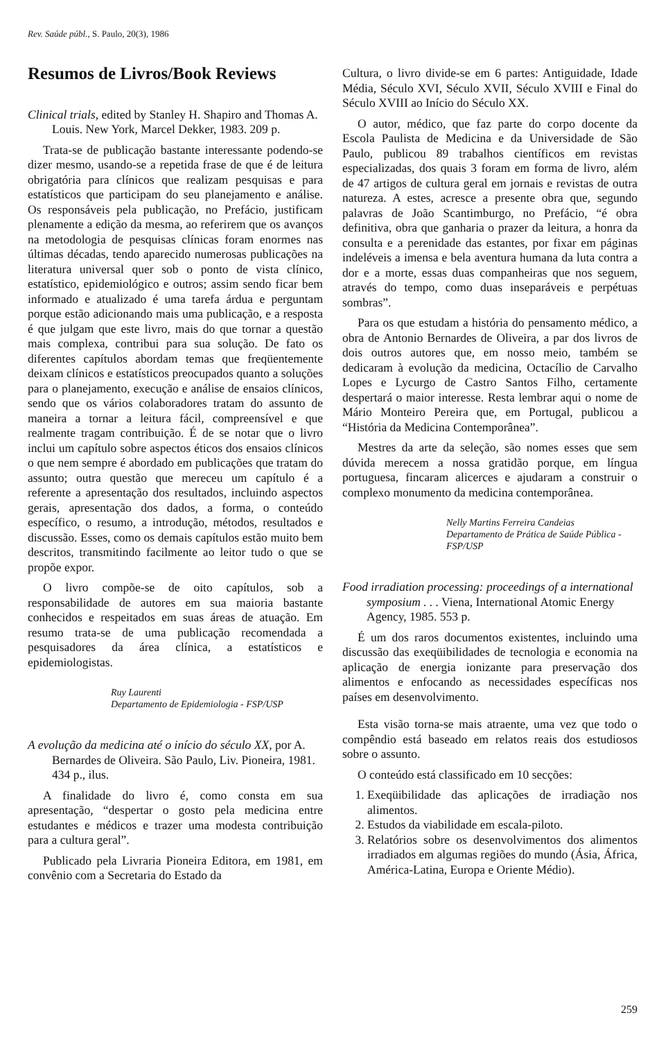Rev. Saúde públ., S. Paulo, 20(3), 1986
Resumos de Livros/Book Reviews
Clinical trials, edited by Stanley H. Shapiro and Thomas A. Louis. New York, Marcel Dekker, 1983. 209 p.
Trata-se de publicação bastante interessante podendo-se dizer mesmo, usando-se a repetida frase de que é de leitura obrigatória para clínicos que realizam pesquisas e para estatísticos que participam do seu planejamento e análise. Os responsáveis pela publicação, no Prefácio, justificam plenamente a edição da mesma, ao referirem que os avanços na metodologia de pesquisas clínicas foram enormes nas últimas décadas, tendo aparecido numerosas publicações na literatura universal quer sob o ponto de vista clínico, estatístico, epidemiológico e outros; assim sendo ficar bem informado e atualizado é uma tarefa árdua e perguntam porque estão adicionando mais uma publicação, e a resposta é que julgam que este livro, mais do que tornar a questão mais complexa, contribui para sua solução. De fato os diferentes capítulos abordam temas que freqüentemente deixam clínicos e estatísticos preocupados quanto a soluções para o planejamento, execução e análise de ensaios clínicos, sendo que os vários colaboradores tratam do assunto de maneira a tornar a leitura fácil, compreensível e que realmente tragam contribuição. É de se notar que o livro inclui um capítulo sobre aspectos éticos dos ensaios clínicos o que nem sempre é abordado em publicações que tratam do assunto; outra questão que mereceu um capítulo é a referente a apresentação dos resultados, incluindo aspectos gerais, apresentação dos dados, a forma, o conteúdo específico, o resumo, a introdução, métodos, resultados e discussão. Esses, como os demais capítulos estão muito bem descritos, transmitindo facilmente ao leitor tudo o que se propõe expor.
O livro compõe-se de oito capítulos, sob a responsabilidade de autores em sua maioria bastante conhecidos e respeitados em suas áreas de atuação. Em resumo trata-se de uma publicação recomendada a pesquisadores da área clínica, a estatísticos e epidemiologistas.
Ruy Laurenti
Departamento de Epidemiologia - FSP/USP
A evolução da medicina até o início do século XX, por A. Bernardes de Oliveira. São Paulo, Liv. Pioneira, 1981. 434 p., ilus.
A finalidade do livro é, como consta em sua apresentação, “despertar o gosto pela medicina entre estudantes e médicos e trazer uma modesta contribuição para a cultura geral”.
Publicado pela Livraria Pioneira Editora, em 1981, em convênio com a Secretaria do Estado da
Cultura, o livro divide-se em 6 partes: Antiguidade, Idade Média, Século XVI, Século XVII, Século XVIII e Final do Século XVIII ao Início do Século XX.
O autor, médico, que faz parte do corpo docente da Escola Paulista de Medicina e da Universidade de São Paulo, publicou 89 trabalhos científicos em revistas especializadas, dos quais 3 foram em forma de livro, além de 47 artigos de cultura geral em jornais e revistas de outra natureza. A estes, acresce a presente obra que, segundo palavras de João Scantimburgo, no Prefácio, “é obra definitiva, obra que ganharia o prazer da leitura, a honra da consulta e a perenidade das estantes, por fixar em páginas indeléveis a imensa e bela aventura humana da luta contra a dor e a morte, essas duas companheiras que nos seguem, através do tempo, como duas inseparáveis e perpétuas sombras”.
Para os que estudam a história do pensamento médico, a obra de Antonio Bernardes de Oliveira, a par dos livros de dois outros autores que, em nosso meio, também se dedicaram à evolução da medicina, Octacílio de Carvalho Lopes e Lycurgo de Castro Santos Filho, certamente despertará o maior interesse. Resta lembrar aqui o nome de Mário Monteiro Pereira que, em Portugal, publicou a “História da Medicina Contemporânea”.
Mestres da arte da seleção, são nomes esses que sem dúvida merecem a nossa gratidão porque, em língua portuguesa, fincaram alicerces e ajudaram a construir o complexo monumento da medicina contemporânea.
Nelly Martins Ferreira Candeias
Departamento de Prática de Saúde Pública - FSP/USP
Food irradiation processing: proceedings of a international symposium . . . Viena, International Atomic Energy Agency, 1985. 553 p.
É um dos raros documentos existentes, incluindo uma discussão das exeqüibilidades de tecnologia e economia na aplicação de energia ionizante para preservação dos alimentos e enfocando as necessidades específicas nos países em desenvolvimento.
Esta visão torna-se mais atraente, uma vez que todo o compêndio está baseado em relatos reais dos estudiosos sobre o assunto.
O conteúdo está classificado em 10 secções:
1. Exeqüibilidade das aplicações de irradiação nos alimentos.
2. Estudos da viabilidade em escala-piloto.
3. Relatórios sobre os desenvolvimentos dos alimentos irradiados em algumas regiões do mundo (Ásia, África, América-Latina, Europa e Oriente Médio).
259